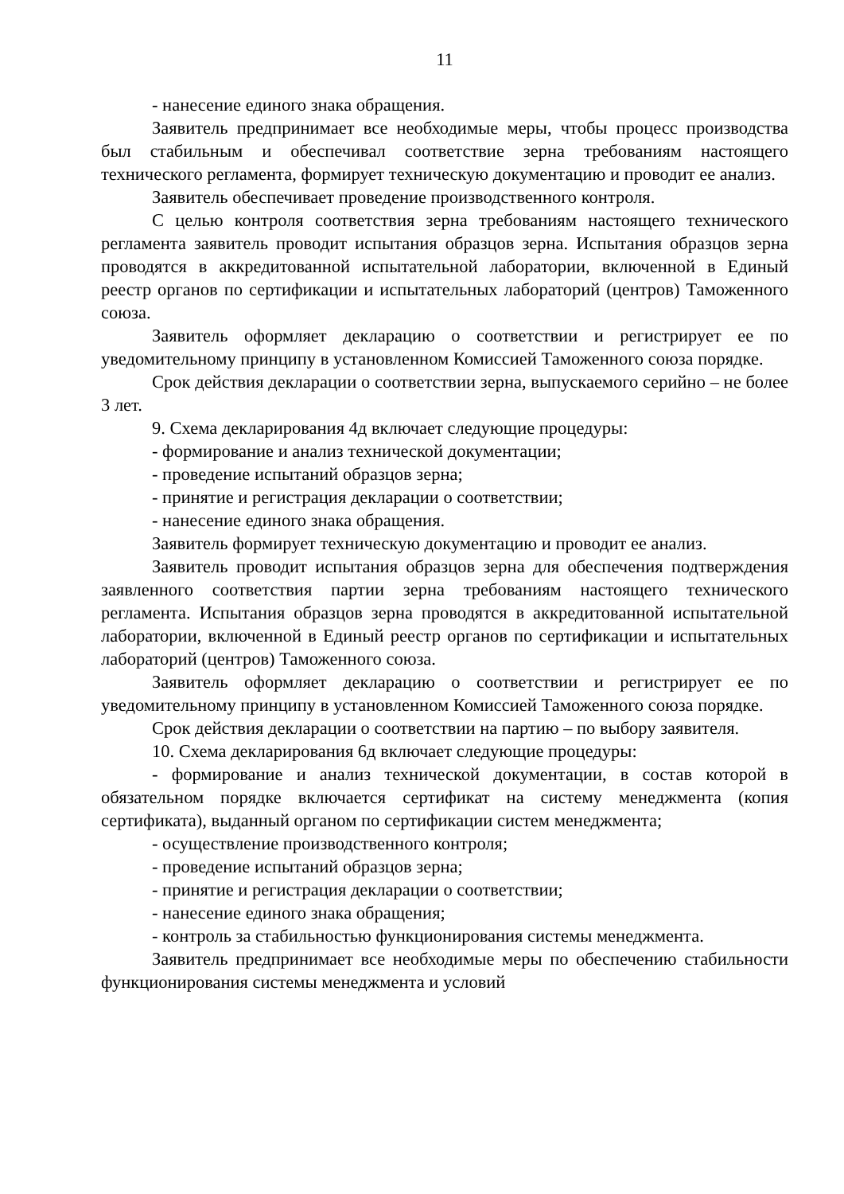11
- нанесение единого знака обращения.
Заявитель предпринимает все необходимые меры, чтобы процесс производства был стабильным и обеспечивал соответствие зерна требованиям настоящего технического регламента, формирует техническую документацию и проводит ее анализ.
Заявитель обеспечивает проведение производственного контроля.
С целью контроля соответствия зерна требованиям настоящего технического регламента заявитель проводит испытания образцов зерна. Испытания образцов зерна проводятся в аккредитованной испытательной лаборатории, включенной в Единый реестр органов по сертификации и испытательных лабораторий (центров) Таможенного союза.
Заявитель оформляет декларацию о соответствии и регистрирует ее по уведомительному принципу в установленном Комиссией Таможенного союза порядке.
Срок действия декларации о соответствии зерна, выпускаемого серийно – не более 3 лет.
9. Схема декларирования 4д включает следующие процедуры:
- формирование и анализ технической документации;
- проведение испытаний образцов зерна;
- принятие и регистрация декларации о соответствии;
- нанесение единого знака обращения.
Заявитель формирует техническую документацию и проводит ее анализ.
Заявитель проводит испытания образцов зерна для обеспечения подтверждения заявленного соответствия партии зерна требованиям настоящего технического регламента. Испытания образцов зерна проводятся в аккредитованной испытательной лаборатории, включенной в Единый реестр органов по сертификации и испытательных лабораторий (центров) Таможенного союза.
Заявитель оформляет декларацию о соответствии и регистрирует ее по уведомительному принципу в установленном Комиссией Таможенного союза порядке.
Срок действия декларации о соответствии на партию – по выбору заявителя.
10. Схема декларирования 6д включает следующие процедуры:
- формирование и анализ технической документации, в состав которой в обязательном порядке включается сертификат на систему менеджмента (копия сертификата), выданный органом по сертификации систем менеджмента;
- осуществление производственного контроля;
- проведение испытаний образцов зерна;
- принятие и регистрация декларации о соответствии;
- нанесение единого знака обращения;
- контроль за стабильностью функционирования системы менеджмента.
Заявитель предпринимает все необходимые меры по обеспечению стабильности функционирования системы менеджмента и условий